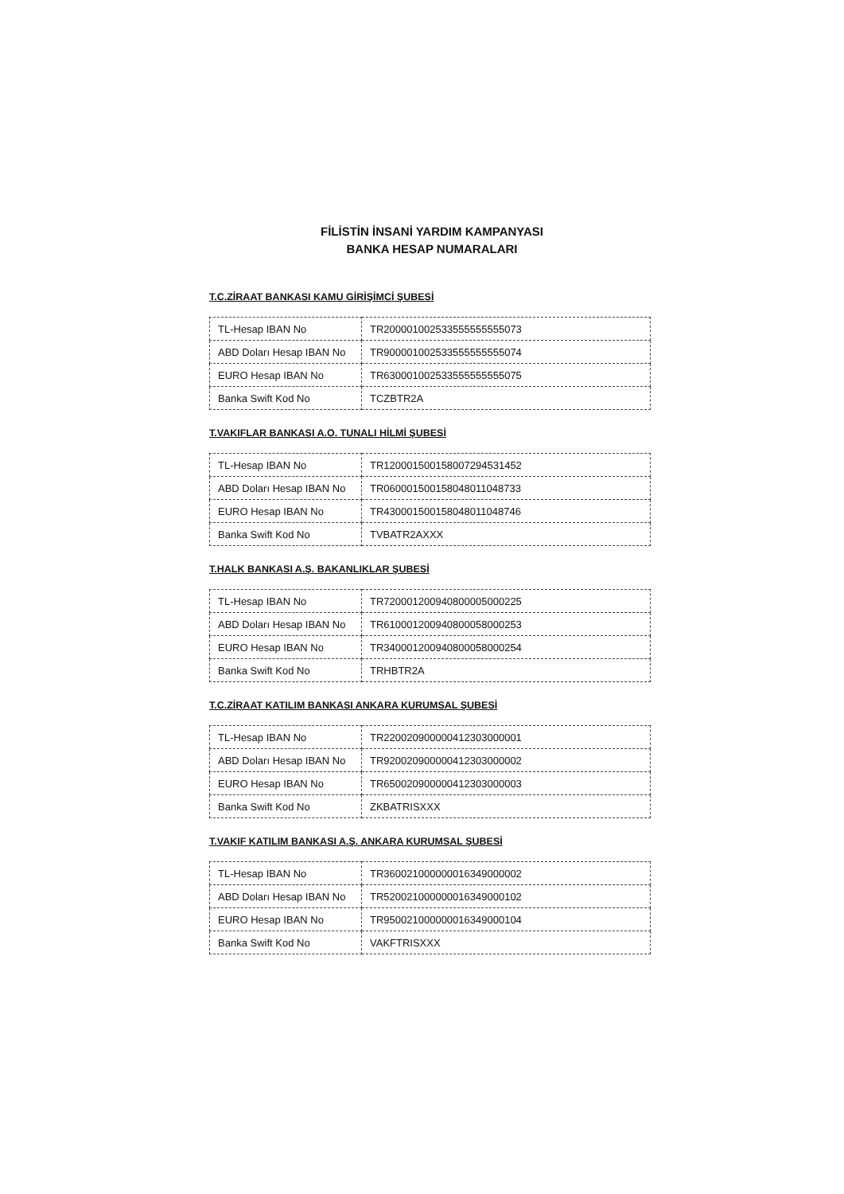FİLİSTİN İNSANİ YARDIM KAMPANYASI
BANKA HESAP NUMARALARI
T.C.ZİRAAT BANKASI KAMU GİRİŞİMCİ ŞUBESİ
| TL-Hesap IBAN No | TR200001002533555555555073 |
| ABD Doları Hesap IBAN No | TR900001002533555555555074 |
| EURO Hesap IBAN No | TR630001002533555555555075 |
| Banka Swift Kod No | TCZBTR2A |
T.VAKIFLAR BANKASI A.O. TUNALI HİLMİ ŞUBESİ
| TL-Hesap IBAN No | TR120001500158007294531452 |
| ABD Doları Hesap IBAN No | TR060001500158048011048733 |
| EURO Hesap IBAN No | TR430001500158048011048746 |
| Banka Swift Kod No | TVBATR2AXXX |
T.HALK BANKASI A.Ş. BAKANLIKLAR ŞUBESİ
| TL-Hesap IBAN No | TR720001200940800005000225 |
| ABD Doları Hesap IBAN No | TR610001200940800058000253 |
| EURO Hesap IBAN No | TR340001200940800058000254 |
| Banka Swift Kod No | TRHBTR2A |
T.C.ZİRAAT KATILIM BANKASI ANKARA KURUMSAL ŞUBESİ
| TL-Hesap IBAN No | TR220020900000412303000001 |
| ABD Doları Hesap IBAN No | TR920020900000412303000002 |
| EURO Hesap IBAN No | TR650020900000412303000003 |
| Banka Swift Kod No | ZKBATRISXXX |
T.VAKIF KATILIM BANKASI A.Ş. ANKARA KURUMSAL ŞUBESİ
| TL-Hesap IBAN No | TR360021000000016349000002 |
| ABD Doları Hesap IBAN No | TR520021000000016349000102 |
| EURO Hesap IBAN No | TR950021000000016349000104 |
| Banka Swift Kod No | VAKFTRISXXX |